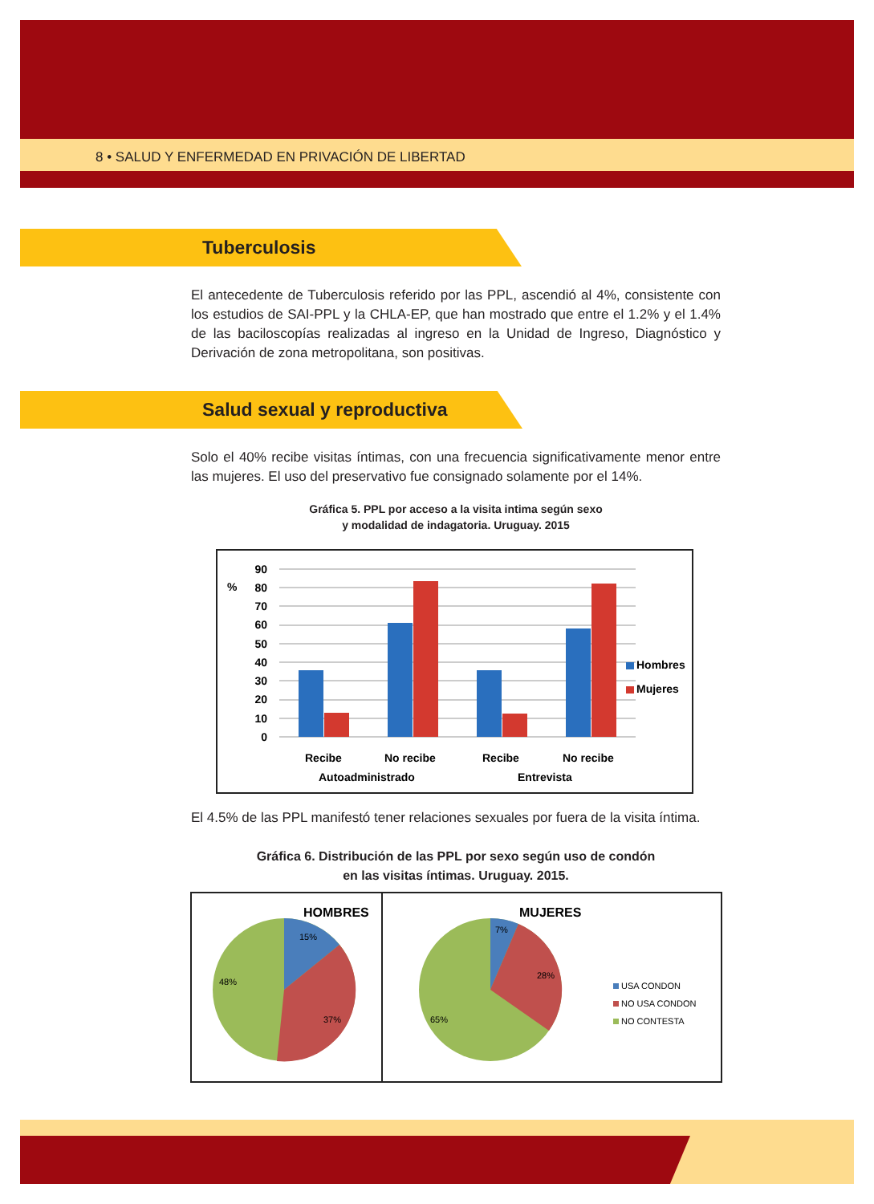8 • SALUD Y ENFERMEDAD EN PRIVACIÓN DE LIBERTAD
Tuberculosis
El antecedente de Tuberculosis referido por las PPL, ascendió al 4%, consistente con los estudios de SAI-PPL y la CHLA-EP, que han mostrado que entre el 1.2% y el 1.4% de las baciloscopías realizadas al ingreso en la Unidad de Ingreso, Diagnóstico y Derivación de zona metropolitana, son positivas.
Salud sexual y reproductiva
Solo el 40% recibe visitas íntimas, con una frecuencia significativamente menor entre las mujeres. El uso del preservativo fue consignado solamente por el 14%.
Gráfica 5. PPL por acceso a la visita intima según sexo
y modalidad de indagatoria. Uruguay. 2015
%
90
80
70
60
50
40
30
20
10
0
Recibe
No recibe
Recibe
No recibe
Autoadministrado
Entrevista
Hombres
Mujeres
El 4.5% de las PPL manifestó tener relaciones sexuales por fuera de la visita íntima.
Gráfica 6. Distribución de las PPL por sexo según uso de condón
en las visitas íntimas. Uruguay. 2015.
HOMBRES
MUJERES
15%
37%
48%
7%
28%
65%
USA CONDON
NO USA CONDON
NO CONTESTA